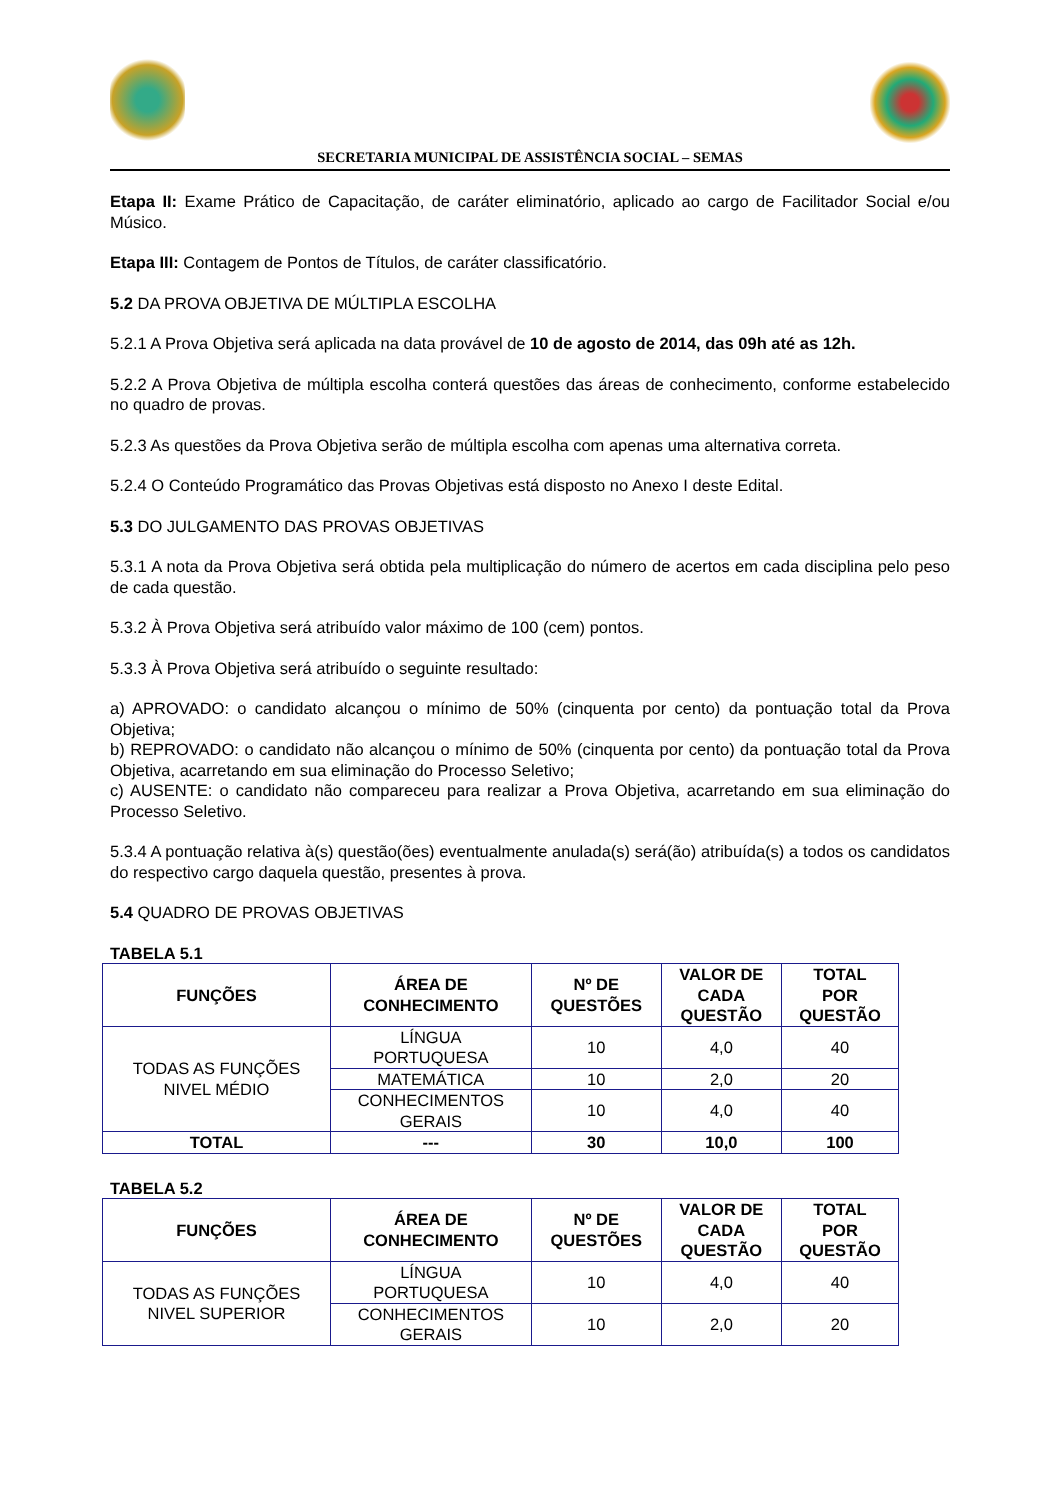SECRETARIA MUNICIPAL DE ASSISTÊNCIA SOCIAL – SEMAS
Etapa II: Exame Prático de Capacitação, de caráter eliminatório, aplicado ao cargo de Facilitador Social e/ou Músico.
Etapa III: Contagem de Pontos de Títulos, de caráter classificatório.
5.2 DA PROVA OBJETIVA DE MÚLTIPLA ESCOLHA
5.2.1 A Prova Objetiva será aplicada na data provável de 10 de agosto de 2014, das 09h até as 12h.
5.2.2 A Prova Objetiva de múltipla escolha conterá questões das áreas de conhecimento, conforme estabelecido no quadro de provas.
5.2.3 As questões da Prova Objetiva serão de múltipla escolha com apenas uma alternativa correta.
5.2.4 O Conteúdo Programático das Provas Objetivas está disposto no Anexo I deste Edital.
5.3 DO JULGAMENTO DAS PROVAS OBJETIVAS
5.3.1 A nota da Prova Objetiva será obtida pela multiplicação do número de acertos em cada disciplina pelo peso de cada questão.
5.3.2 À Prova Objetiva será atribuído valor máximo de 100 (cem) pontos.
5.3.3 À Prova Objetiva será atribuído o seguinte resultado:
a) APROVADO: o candidato alcançou o mínimo de 50% (cinquenta por cento) da pontuação total da Prova Objetiva;
b) REPROVADO: o candidato não alcançou o mínimo de 50% (cinquenta por cento) da pontuação total da Prova Objetiva, acarretando em sua eliminação do Processo Seletivo;
c) AUSENTE: o candidato não compareceu para realizar a Prova Objetiva, acarretando em sua eliminação do Processo Seletivo.
5.3.4 A pontuação relativa à(s) questão(ões) eventualmente anulada(s) será(ão) atribuída(s) a todos os candidatos do respectivo cargo daquela questão, presentes à prova.
5.4 QUADRO DE PROVAS OBJETIVAS
TABELA 5.1
| FUNÇÕES | ÁREA DE CONHECIMENTO | Nº DE QUESTÕES | VALOR DE CADA QUESTÃO | TOTAL POR QUESTÃO |
| --- | --- | --- | --- | --- |
| TODAS AS FUNÇÕES NIVEL MÉDIO | LÍNGUA PORTUQUESA | 10 | 4,0 | 40 |
| | MATEMÁTICA | 10 | 2,0 | 20 |
| | CONHECIMENTOS GERAIS | 10 | 4,0 | 40 |
| TOTAL | --- | 30 | 10,0 | 100 |
TABELA 5.2
| FUNÇÕES | ÁREA DE CONHECIMENTO | Nº DE QUESTÕES | VALOR DE CADA QUESTÃO | TOTAL POR QUESTÃO |
| --- | --- | --- | --- | --- |
| TODAS AS FUNÇÕES NIVEL SUPERIOR | LÍNGUA PORTUQUESA | 10 | 4,0 | 40 |
| | CONHECIMENTOS GERAIS | 10 | 2,0 | 20 |